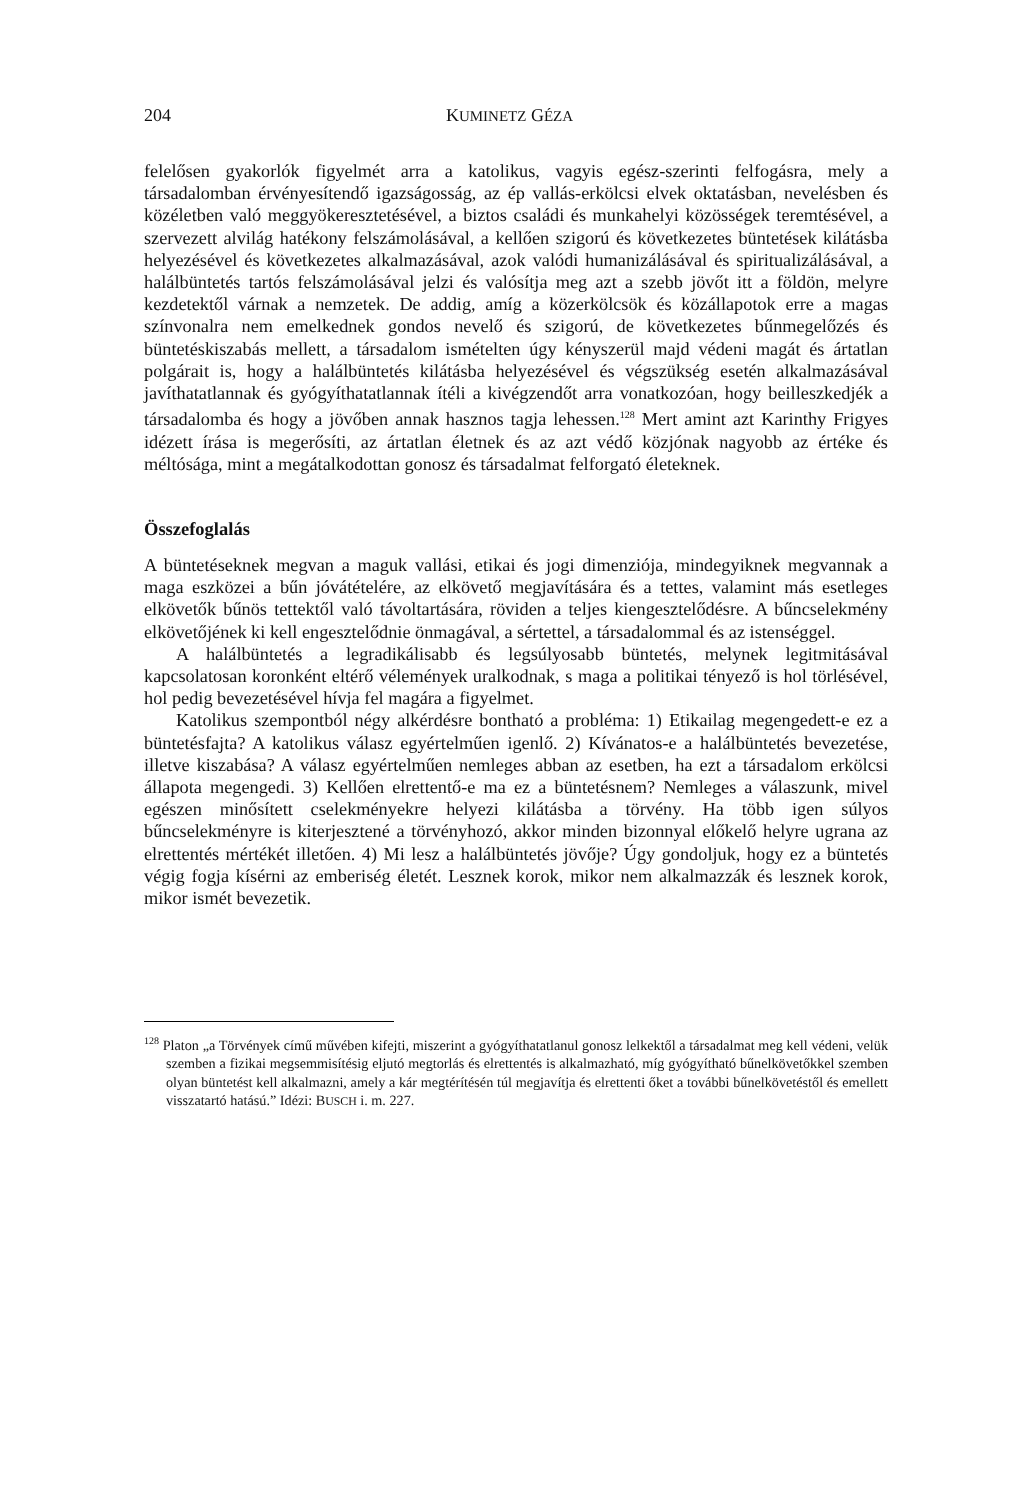204 KUMINETZ GÉZA
felelősen gyakorlók figyelmét arra a katolikus, vagyis egész-szerinti felfogásra, mely a társadalomban érvényesítendő igazságosság, az ép vallás-erkölcsi elvek oktatásban, nevelésben és közéletben való meggyökeresztetésével, a biztos családi és munkahelyi közösségek teremtésével, a szervezett alvilág hatékony felszámolásával, a kellően szigorú és következetes büntetések kilátásba helyezésével és következetes alkalmazásával, azok valódi humanizálásával és spiritualizálásával, a halálbüntetés tartós felszámolásával jelzi és valósítja meg azt a szebb jövőt itt a földön, melyre kezdetektől várnak a nemzetek. De addig, amíg a közerkölcsök és közállapotok erre a magas színvonalra nem emelkednek gondos nevelő és szigorú, de következetes bűnmegelőzés és büntetéskiszabás mellett, a társadalom ismételten úgy kényszerül majd védeni magát és ártatlan polgárait is, hogy a halálbüntetés kilátásba helyezésével és végszükség esetén alkalmazásával javíthatatlannak és gyógyíthatatlannak ítéli a kivégzendőt arra vonatkozóan, hogy beilleszkedjék a társadalomba és hogy a jövőben annak hasznos tagja lehessen.<sup>128</sup> Mert amint azt Karinthy Frigyes idézett írása is megerősíti, az ártatlan életnek és az azt védő közjónak nagyobb az értéke és méltósága, mint a megátalkodottan gonosz és társadalmat felforgató életeknek.
Összefoglalás
A büntetéseknek megvan a maguk vallási, etikai és jogi dimenziója, mindegyiknek megvannak a maga eszközei a bűn jóvátételére, az elkövető megjavítására és a tettes, valamint más esetleges elkövetők bűnös tettektől való távoltartására, röviden a teljes kiengesztelődésre. A bűncselekmény elkövetőjének ki kell engesztelődnie önmagával, a sértettel, a társadalommal és az istenséggel.
A halálbüntetés a legradikálisabb és legsúlyosabb büntetés, melynek legitmitásával kapcsolatosan koronként eltérő vélemények uralkodnak, s maga a politikai tényező is hol törlésével, hol pedig bevezetésével hívja fel magára a figyelmet.
Katolikus szempontból négy alkérdésre bontható a probléma: 1) Etikailag megengedett-e ez a büntetésfajta? A katolikus válasz egyértelműen igenlő. 2) Kívánatos-e a halálbüntetés bevezetése, illetve kiszabása? A válasz egyértelműen nemleges abban az esetben, ha ezt a társadalom erkölcsi állapota megengedi. 3) Kellően elrettentő-e ma ez a büntetésnem? Nemleges a válaszunk, mivel egészen minősített cselekményekre helyezi kilátásba a törvény. Ha több igen súlyos bűncselekményre is kiterjesztené a törvényhozó, akkor minden bizonnyal előkelő helyre ugrana az elrettentés mértékét illetően. 4) Mi lesz a halálbüntetés jövője? Úgy gondoljuk, hogy ez a büntetés végig fogja kísérni az emberiség életét. Lesznek korok, mikor nem alkalmazzák és lesznek korok, mikor ismét bevezetik.
<sup>128</sup> Platon „a Törvények című művében kifejti, miszerint a gyógyíthatatlanul gonosz lelkektől a társadalmat meg kell védeni, velük szemben a fizikai megsemmisítésig eljutó megtorlás és elrettentés is alkalmazható, míg gyógyítható bűnelkövetőkkel szemben olyan büntetést kell alkalmazni, amely a kár megtérítésén túl megjavítja és elrettenti őket a további bűnelkövetéstől és emellett visszatartó hatású.” Idézi: BUSCH i. m. 227.